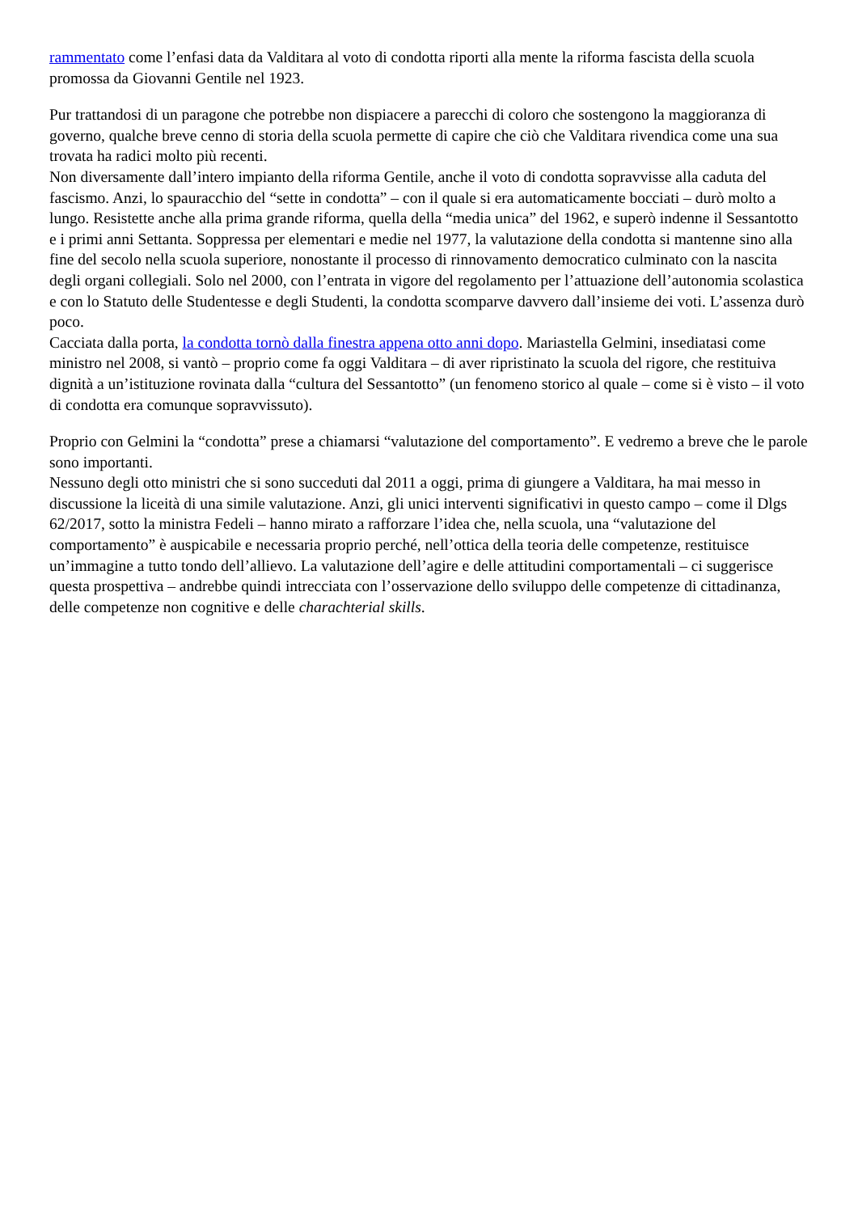rammentato come l’enfasi data da Valditara al voto di condotta riporti alla mente la riforma fascista della scuola promossa da Giovanni Gentile nel 1923.
Pur trattandosi di un paragone che potrebbe non dispiacere a parecchi di coloro che sostengono la maggioranza di governo, qualche breve cenno di storia della scuola permette di capire che ciò che Valditara rivendica come una sua trovata ha radici molto più recenti.
Non diversamente dall’intero impianto della riforma Gentile, anche il voto di condotta sopravvisse alla caduta del fascismo. Anzi, lo spauracchio del “sette in condotta” – con il quale si era automaticamente bocciati – durò molto a lungo. Resistette anche alla prima grande riforma, quella della “media unica” del 1962, e superò indenne il Sessantotto e i primi anni Settanta. Soppressa per elementari e medie nel 1977, la valutazione della condotta si mantenne sino alla fine del secolo nella scuola superiore, nonostante il processo di rinnovamento democratico culminato con la nascita degli organi collegiali. Solo nel 2000, con l’entrata in vigore del regolamento per l’attuazione dell’autonomia scolastica e con lo Statuto delle Studentesse e degli Studenti, la condotta scomparve davvero dall’insieme dei voti. L’assenza durò poco.
Cacciata dalla porta, la condotta tornò dalla finestra appena otto anni dopo. Mariastella Gelmini, insediatasi come ministro nel 2008, si vantò – proprio come fa oggi Valditara – di aver ripristinato la scuola del rigore, che restituiva dignità a un’istituzione rovinata dalla “cultura del Sessantotto” (un fenomeno storico al quale – come si è visto – il voto di condotta era comunque sopravvissuto).
Proprio con Gelmini la “condotta” prese a chiamarsi “valutazione del comportamento”. E vedremo a breve che le parole sono importanti.
Nessuno degli otto ministri che si sono succeduti dal 2011 a oggi, prima di giungere a Valditara, ha mai messo in discussione la liceità di una simile valutazione. Anzi, gli unici interventi significativi in questo campo – come il Dlgs 62/2017, sotto la ministra Fedeli – hanno mirato a rafforzare l’idea che, nella scuola, una “valutazione del comportamento” è auspicabile e necessaria proprio perché, nell’ottica della teoria delle competenze, restituisce un’immagine a tutto tondo dell’allievo. La valutazione dell’agire e delle attitudini comportamentali – ci suggerisce questa prospettiva – andrebbe quindi intrecciata con l’osservazione dello sviluppo delle competenze di cittadinanza, delle competenze non cognitive e delle charachterial skills.